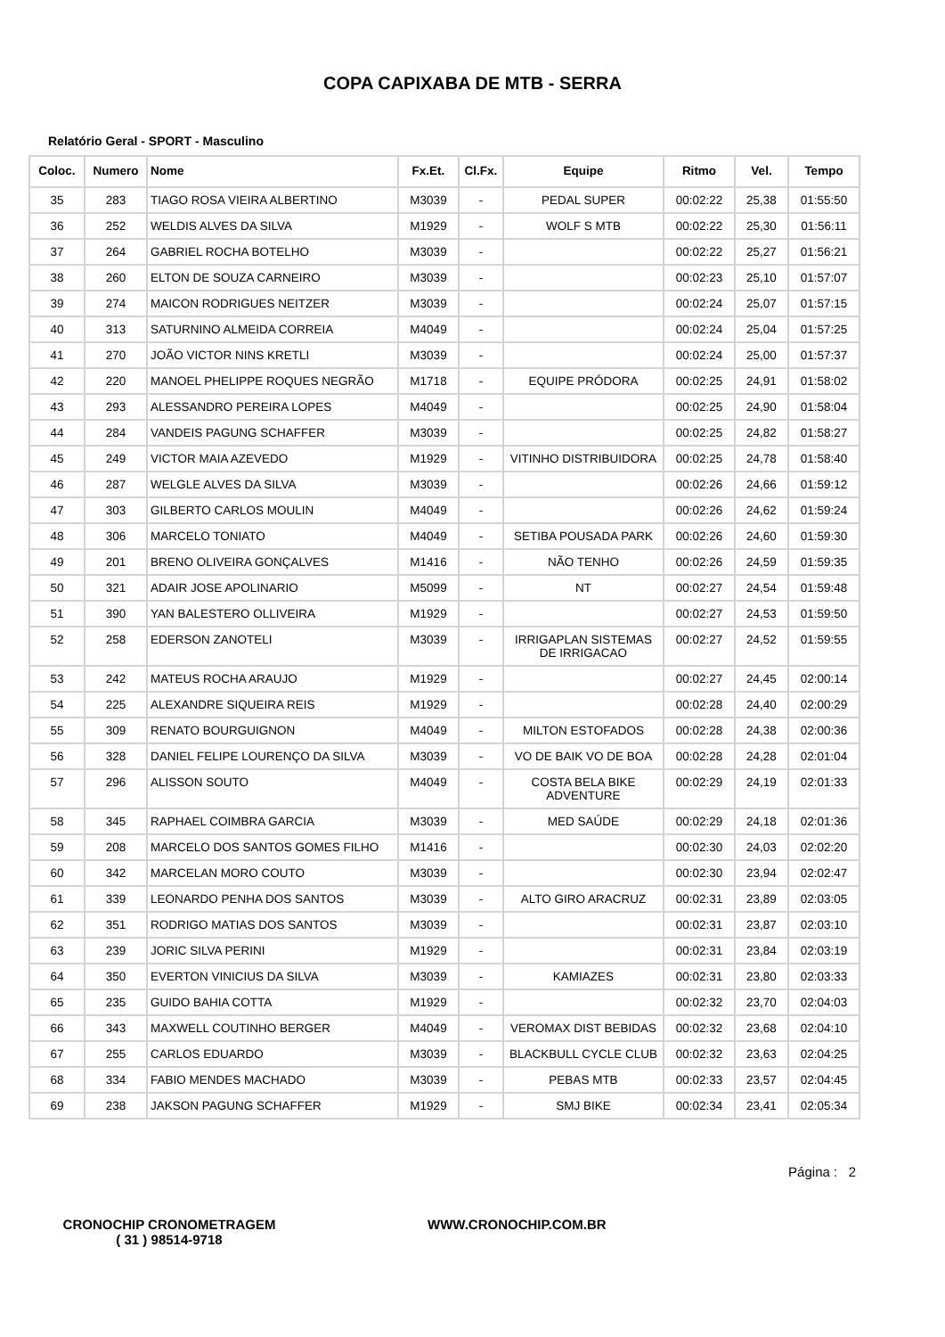COPA CAPIXABA DE MTB - SERRA
Relatório Geral - SPORT - Masculino
| Coloc. | Numero | Nome | Fx.Et. | Cl.Fx. | Equipe | Ritmo | Vel. | Tempo |
| --- | --- | --- | --- | --- | --- | --- | --- | --- |
| 35 | 283 | TIAGO ROSA VIEIRA ALBERTINO | M3039 | - | PEDAL SUPER | 00:02:22 | 25,38 | 01:55:50 |
| 36 | 252 | WELDIS ALVES DA SILVA | M1929 | - | WOLF S MTB | 00:02:22 | 25,30 | 01:56:11 |
| 37 | 264 | GABRIEL ROCHA BOTELHO | M3039 | - | | 00:02:22 | 25,27 | 01:56:21 |
| 38 | 260 | ELTON DE SOUZA CARNEIRO | M3039 | - | | 00:02:23 | 25,10 | 01:57:07 |
| 39 | 274 | MAICON RODRIGUES NEITZER | M3039 | - | | 00:02:24 | 25,07 | 01:57:15 |
| 40 | 313 | SATURNINO ALMEIDA CORREIA | M4049 | - | | 00:02:24 | 25,04 | 01:57:25 |
| 41 | 270 | JOÃO VICTOR NINS KRETLI | M3039 | - | | 00:02:24 | 25,00 | 01:57:37 |
| 42 | 220 | MANOEL PHELIPPE ROQUES NEGRÃO | M1718 | - | EQUIPE PRÓDORA | 00:02:25 | 24,91 | 01:58:02 |
| 43 | 293 | ALESSANDRO PEREIRA LOPES | M4049 | - | | 00:02:25 | 24,90 | 01:58:04 |
| 44 | 284 | VANDEIS PAGUNG SCHAFFER | M3039 | - | | 00:02:25 | 24,82 | 01:58:27 |
| 45 | 249 | VICTOR MAIA AZEVEDO | M1929 | - | VITINHO DISTRIBUIDORA | 00:02:25 | 24,78 | 01:58:40 |
| 46 | 287 | WELGLE ALVES DA SILVA | M3039 | - | | 00:02:26 | 24,66 | 01:59:12 |
| 47 | 303 | GILBERTO CARLOS MOULIN | M4049 | - | | 00:02:26 | 24,62 | 01:59:24 |
| 48 | 306 | MARCELO TONIATO | M4049 | - | SETIBA POUSADA PARK | 00:02:26 | 24,60 | 01:59:30 |
| 49 | 201 | BRENO OLIVEIRA GONÇALVES | M1416 | - | NÃO TENHO | 00:02:26 | 24,59 | 01:59:35 |
| 50 | 321 | ADAIR JOSE APOLINARIO | M5099 | - | NT | 00:02:27 | 24,54 | 01:59:48 |
| 51 | 390 | YAN BALESTERO OLLIVEIRA | M1929 | - | | 00:02:27 | 24,53 | 01:59:50 |
| 52 | 258 | EDERSON ZANOTELI | M3039 | - | IRRIGAPLAN SISTEMAS DE IRRIGACAO | 00:02:27 | 24,52 | 01:59:55 |
| 53 | 242 | MATEUS ROCHA ARAUJO | M1929 | - | | 00:02:27 | 24,45 | 02:00:14 |
| 54 | 225 | ALEXANDRE SIQUEIRA REIS | M1929 | - | | 00:02:28 | 24,40 | 02:00:29 |
| 55 | 309 | RENATO BOURGUIGNON | M4049 | - | MILTON ESTOFADOS | 00:02:28 | 24,38 | 02:00:36 |
| 56 | 328 | DANIEL FELIPE LOURENÇO DA SILVA | M3039 | - | VO DE BAIK VO DE BOA | 00:02:28 | 24,28 | 02:01:04 |
| 57 | 296 | ALISSON SOUTO | M4049 | - | COSTA BELA BIKE ADVENTURE | 00:02:29 | 24,19 | 02:01:33 |
| 58 | 345 | RAPHAEL COIMBRA GARCIA | M3039 | - | MED SAÚDE | 00:02:29 | 24,18 | 02:01:36 |
| 59 | 208 | MARCELO DOS SANTOS GOMES FILHO | M1416 | - | | 00:02:30 | 24,03 | 02:02:20 |
| 60 | 342 | MARCELAN MORO COUTO | M3039 | - | | 00:02:30 | 23,94 | 02:02:47 |
| 61 | 339 | LEONARDO PENHA DOS SANTOS | M3039 | - | ALTO GIRO ARACRUZ | 00:02:31 | 23,89 | 02:03:05 |
| 62 | 351 | RODRIGO MATIAS DOS SANTOS | M3039 | - | | 00:02:31 | 23,87 | 02:03:10 |
| 63 | 239 | JORIC SILVA PERINI | M1929 | - | | 00:02:31 | 23,84 | 02:03:19 |
| 64 | 350 | EVERTON VINICIUS DA SILVA | M3039 | - | KAMIAZES | 00:02:31 | 23,80 | 02:03:33 |
| 65 | 235 | GUIDO BAHIA COTTA | M1929 | - | | 00:02:32 | 23,70 | 02:04:03 |
| 66 | 343 | MAXWELL COUTINHO BERGER | M4049 | - | VEROMAX DIST BEBIDAS | 00:02:32 | 23,68 | 02:04:10 |
| 67 | 255 | CARLOS EDUARDO | M3039 | - | BLACKBULL CYCLE CLUB | 00:02:32 | 23,63 | 02:04:25 |
| 68 | 334 | FABIO MENDES MACHADO | M3039 | - | PEBAS MTB | 00:02:33 | 23,57 | 02:04:45 |
| 69 | 238 | JAKSON PAGUNG SCHAFFER | M1929 | - | SMJ BIKE | 00:02:34 | 23,41 | 02:05:34 |
Página : 2
CRONOCHIP CRONOMETRAGEM
( 31 ) 98514-9718
WWW.CRONOCHIP.COM.BR